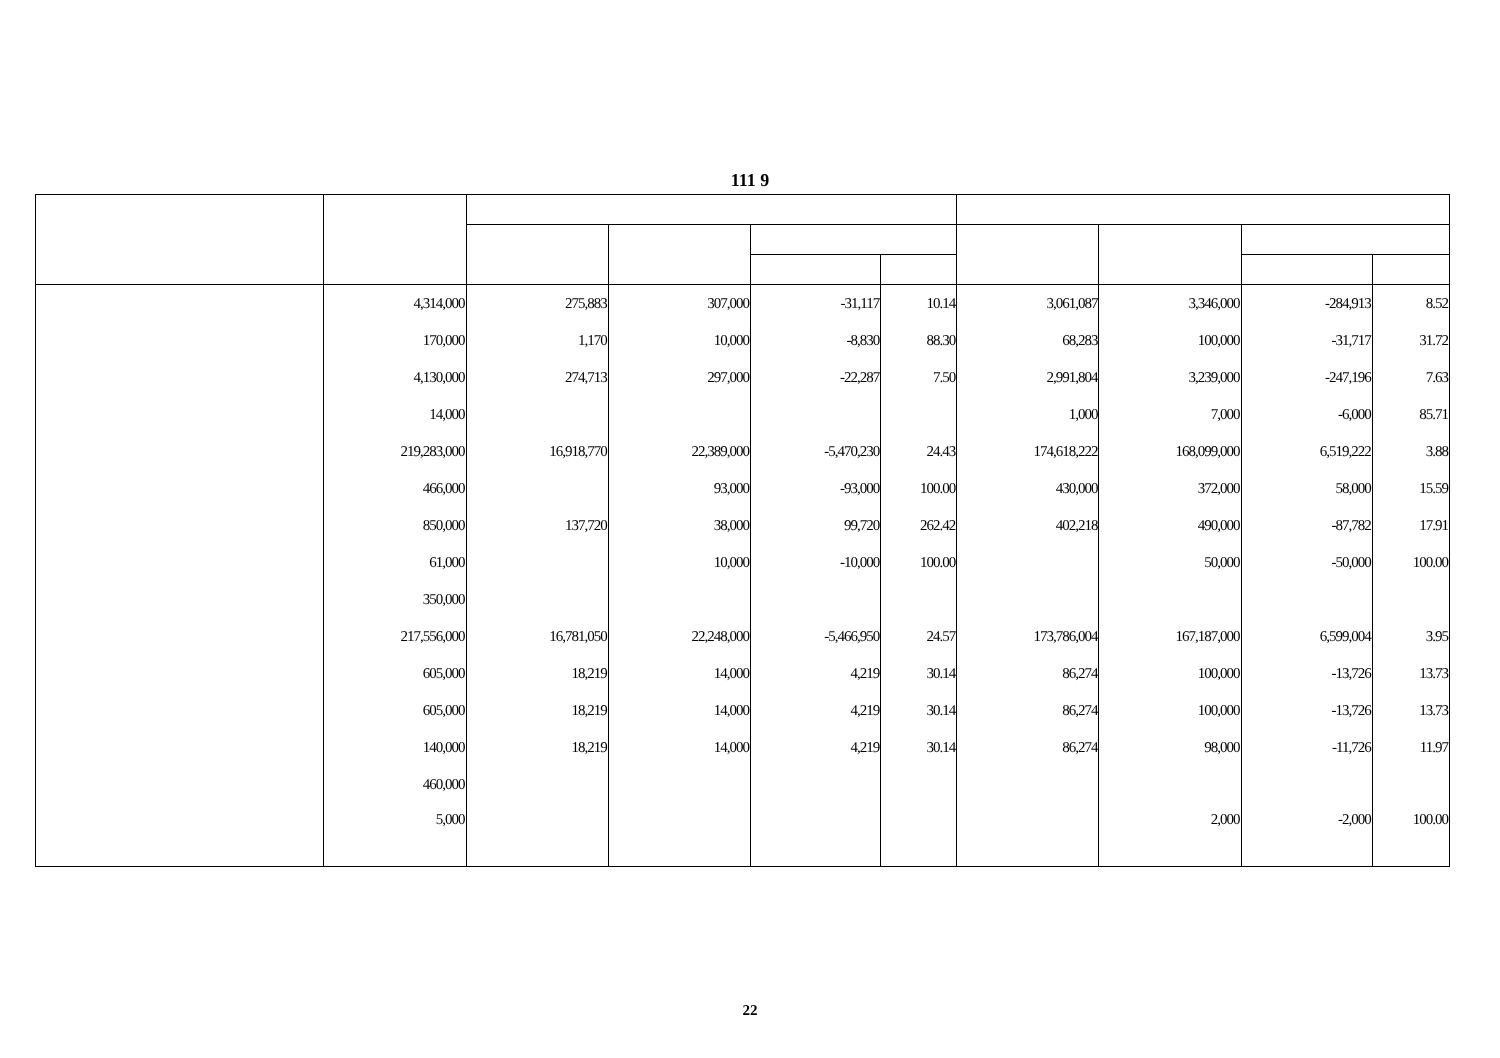111 9
| | 4,314,000 | 275,883 | 307,000 | -31,117 | 10.14 | 3,061,087 | 3,346,000 | -284,913 | 8.52 |
| | 170,000 | 1,170 | 10,000 | -8,830 | 88.30 | 68,283 | 100,000 | -31,717 | 31.72 |
| | 4,130,000 | 274,713 | 297,000 | -22,287 | 7.50 | 2,991,804 | 3,239,000 | -247,196 | 7.63 |
| | 14,000 | | | | | 1,000 | 7,000 | -6,000 | 85.71 |
| | 219,283,000 | 16,918,770 | 22,389,000 | -5,470,230 | 24.43 | 174,618,222 | 168,099,000 | 6,519,222 | 3.88 |
| | 466,000 | | 93,000 | -93,000 | 100.00 | 430,000 | 372,000 | 58,000 | 15.59 |
| | 850,000 | 137,720 | 38,000 | 99,720 | 262.42 | 402,218 | 490,000 | -87,782 | 17.91 |
| | 61,000 | | 10,000 | -10,000 | 100.00 | | 50,000 | -50,000 | 100.00 |
| | 350,000 | | | | | | | | |
| | 217,556,000 | 16,781,050 | 22,248,000 | -5,466,950 | 24.57 | 173,786,004 | 167,187,000 | 6,599,004 | 3.95 |
| | 605,000 | 18,219 | 14,000 | 4,219 | 30.14 | 86,274 | 100,000 | -13,726 | 13.73 |
| | 605,000 | 18,219 | 14,000 | 4,219 | 30.14 | 86,274 | 100,000 | -13,726 | 13.73 |
| | 140,000 | 18,219 | 14,000 | 4,219 | 30.14 | 86,274 | 98,000 | -11,726 | 11.97 |
| | 460,000 | | | | | | | | |
| | 5,000 | | | | | | 2,000 | -2,000 | 100.00 |
22